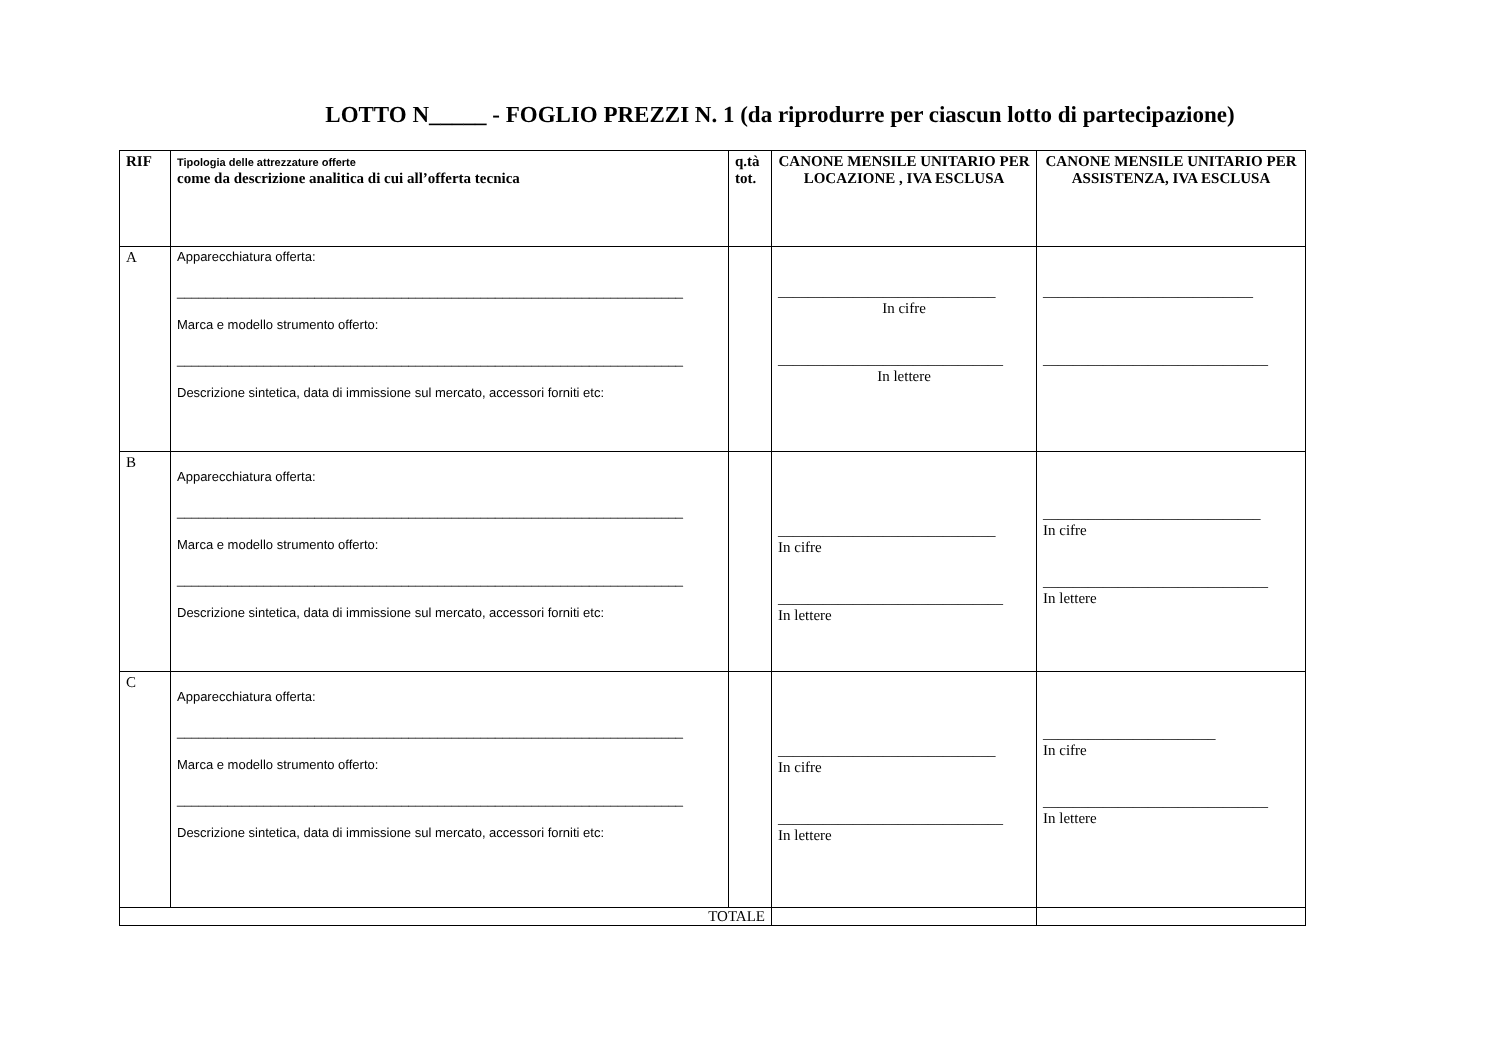LOTTO N_____ - FOGLIO PREZZI N. 1 (da riprodurre per ciascun lotto di partecipazione)
| RIF | Tipologia delle attrezzature offerte come da descrizione analitica di cui all’offerta tecnica | q.tà tot. | CANONE MENSILE UNITARIO PER LOCAZIONE , IVA ESCLUSA | CANONE MENSILE UNITARIO PER ASSISTENZA, IVA ESCLUSA |
| --- | --- | --- | --- | --- |
| A | Apparecchiatura offerta: ______________________________________________________________________ Marca e modello strumento offerto: ______________________________________________________________________ Descrizione sintetica, data di immissione sul mercato, accessori forniti etc: | | _____________________________ In cifre ______________________________ In lettere | ____________________________ ______________________________ |
| B | Apparecchiatura offerta: ______________________________________________________________________ Marca e modello strumento offerto: ______________________________________________________________________ Descrizione sintetica, data di immissione sul mercato, accessori forniti etc: | | _____________________________ In cifre ______________________________ In lettere | _____________________________ In cifre ______________________________ In lettere |
| C | Apparecchiatura offerta: ______________________________________________________________________ Marca e modello strumento offerto: ______________________________________________________________________ Descrizione sintetica, data di immissione sul mercato, accessori forniti etc: | | _____________________________ In cifre ______________________________ In lettere | _______________________ In cifre ______________________________ In lettere |
| TOTALE | | | | |